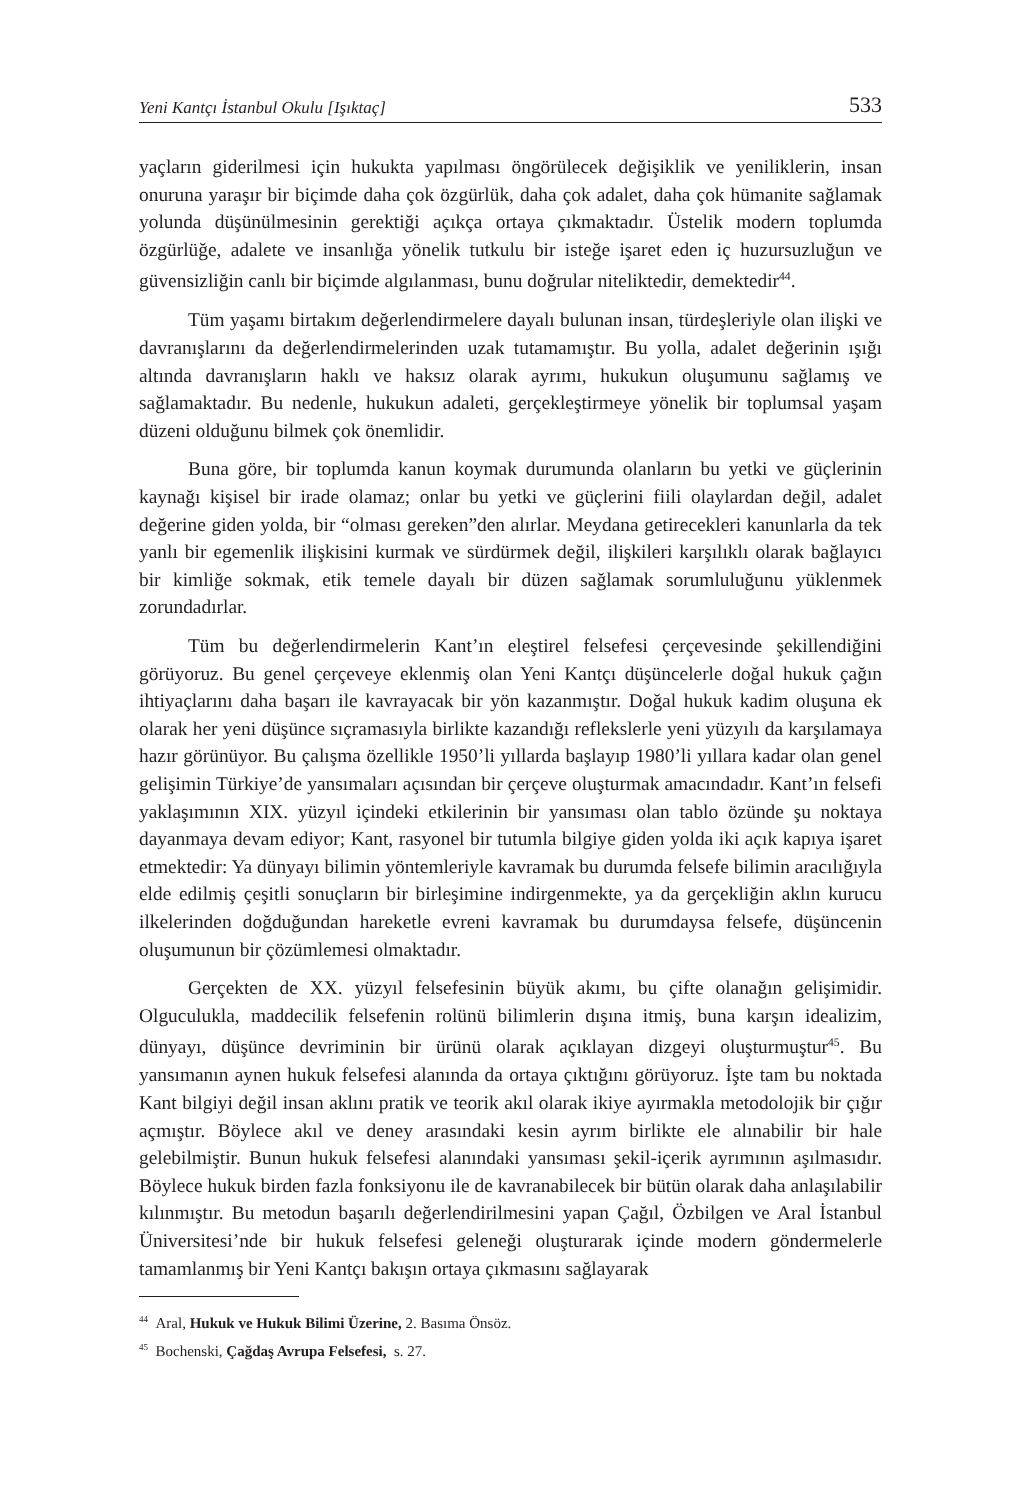Yeni Kantçı İstanbul Okulu [Işıktaç] 533
yaçların giderilmesi için hukukta yapılması öngörülecek değişiklik ve yeniliklerin, insan onuruna yaraşır bir biçimde daha çok özgürlük, daha çok adalet, daha çok hümanite sağlamak yolunda düşünülmesinin gerektiği açıkça ortaya çıkmaktadır. Üstelik modern toplumda özgürlüğe, adalete ve insanlığa yönelik tutkulu bir isteğe işaret eden iç huzursuzluğun ve güvensizliğin canlı bir biçimde algılanması, bunu doğrular niteliktedir, demektedir<sup>44</sup>.
Tüm yaşamı birtakım değerlendirmelere dayalı bulunan insan, türdeşleriyle olan ilişki ve davranışlarını da değerlendirmelerinden uzak tutamamıştır. Bu yolla, adalet değerinin ışığı altında davranışların haklı ve haksız olarak ayrımı, hukukun oluşumunu sağlamış ve sağlamaktadır. Bu nedenle, hukukun adaleti, gerçekleştirmeye yönelik bir toplumsal yaşam düzeni olduğunu bilmek çok önemlidir.
Buna göre, bir toplumda kanun koymak durumunda olanların bu yetki ve güçlerinin kaynağı kişisel bir irade olamaz; onlar bu yetki ve güçlerini fiili olaylardan değil, adalet değerine giden yolda, bir “olması gereken”den alırlar. Meydana getirecekleri kanunlarla da tek yanlı bir egemenlik ilişkisini kurmak ve sürdürmek değil, ilişkileri karşılıklı olarak bağlayıcı bir kimliğe sokmak, etik temele dayalı bir düzen sağlamak sorumluluğunu yüklenmek zorundadırlar.
Tüm bu değerlendirmelerin Kant’ın eleştirel felsefesi çerçevesinde şekillendiğini görüyoruz. Bu genel çerçeveye eklenmiş olan Yeni Kantçı düşüncelerle doğal hukuk çağın ihtiyaçlarını daha başarı ile kavrayacak bir yön kazanmıştır. Doğal hukuk kadim oluşuna ek olarak her yeni düşünce sıçramasıyla birlikte kazandığı reflekslerle yeni yüzyılı da karşılamaya hazır görünüyor. Bu çalışma özellikle 1950’li yıllarda başlayıp 1980’li yıllara kadar olan genel gelişimin Türkiye’de yansımaları açısından bir çerçeve oluşturmak amacındadır. Kant’ın felsefi yaklaşımının XIX. yüzyıl içindeki etkilerinin bir yansıması olan tablo özünde şu noktaya dayanmaya devam ediyor; Kant, rasyonel bir tutumla bilgiye giden yolda iki açık kapıya işaret etmektedir: Ya dünyayı bilimin yöntemleriyle kavramak bu durumda felsefe bilimin aracılığıyla elde edilmiş çeşitli sonuçların bir birleşimine indirgenmekte, ya da gerçekliğin aklın kurucu ilkelerinden doğduğundan hareketle evreni kavramak bu durumdaysa felsefe, düşüncenin oluşumunun bir çözümlemesi olmaktadır.
Gerçekten de XX. yüzyıl felsefesinin büyük akımı, bu çifte olanağın gelişimidir. Olguculukla, maddecilik felsefenin rolünü bilimlerin dışına itmiş, buna karşın idealizim, dünyayı, düşünce devriminin bir ürünü olarak açıklayan dizgeyi oluşturmuştur<sup>45</sup>. Bu yansımanın aynen hukuk felsefesi alanında da ortaya çıktığını görüyoruz. İşte tam bu noktada Kant bilgiyi değil insan aklını pratik ve teorik akıl olarak ikiye ayırmakla metodolojik bir çığır açmıştır. Böylece akıl ve deney arasındaki kesin ayrım birlikte ele alınabilir bir hale gelebilmiştir. Bunun hukuk felsefesi alanındaki yansıması şekil-içerik ayrımının aşılmasıdır. Böylece hukuk birden fazla fonksiyonu ile de kavranabilecek bir bütün olarak daha anlaşılabilir kılınmıştır. Bu metodun başarılı değerlendirilmesini yapan Çağıl, Özbilgen ve Aral İstanbul Üniversitesi’nde bir hukuk felsefesi geleneği oluşturarak içinde modern göndermelerle tamamlanmış bir Yeni Kantçı bakışın ortaya çıkmasını sağlayarak
<sup>44</sup> Aral, Hukuk ve Hukuk Bilimi Üzerine, 2. Basıma Önsöz.
<sup>45</sup> Bochenski, Çağdaş Avrupa Felsefesi, s. 27.